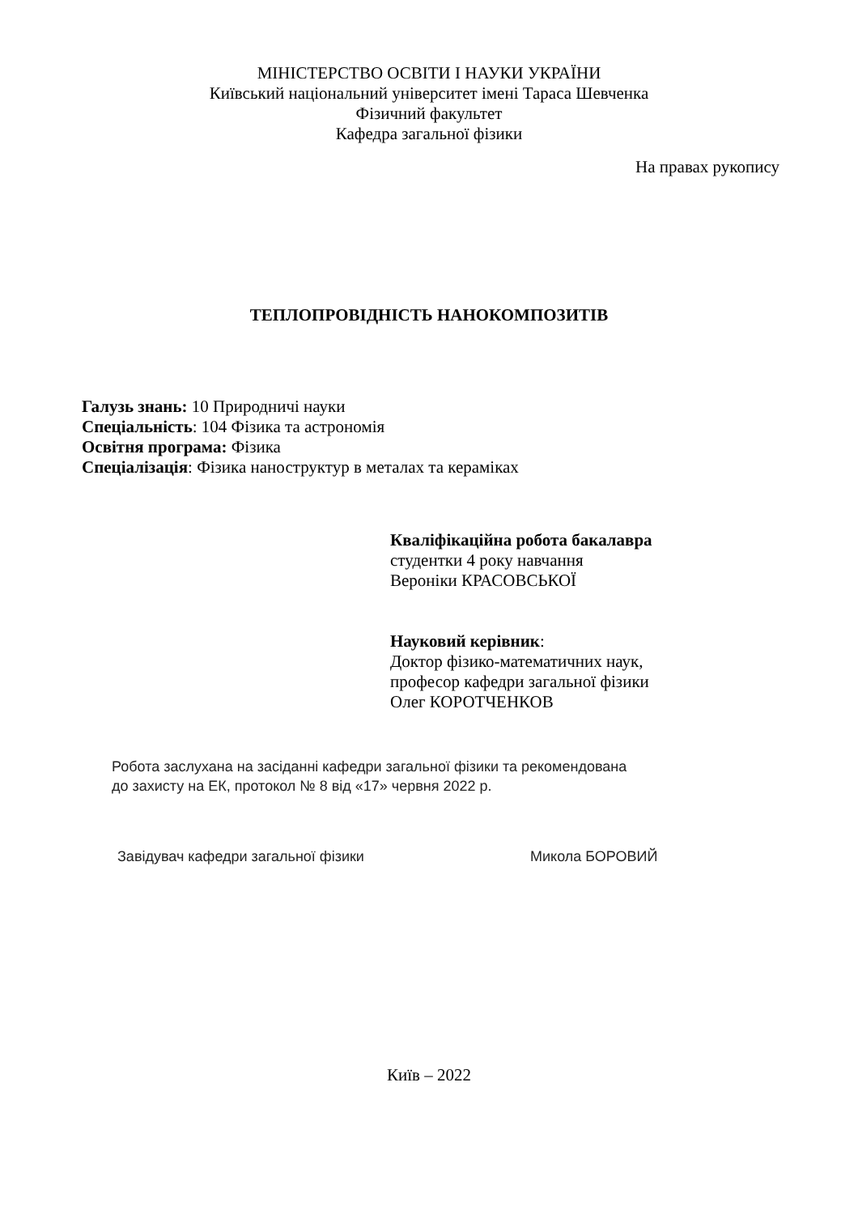МІНІСТЕРСТВО ОСВІТИ І НАУКИ УКРАЇНИ
Київський національний університет імені Тараса Шевченка
Фізичний факультет
Кафедра загальної фізики
На правах рукопису
ТЕПЛОПРОВІДНІСТЬ НАНОКОМПОЗИТІВ
Галузь знань: 10 Природничі науки
Спеціальність: 104 Фізика та астрономія
Освітня програма: Фізика
Спеціалізація: Фізика наноструктур в металах та кераміках
Кваліфікаційна робота бакалавра
студентки 4 року навчання
Вероніки КРАСОВСЬКОЇ
Науковий керівник:
Доктор фізико-математичних наук,
професор кафедри загальної фізики
Олег КОРОТЧЕНКОВ
Робота заслухана на засіданні кафедри загальної фізики та рекомендована
до захисту на ЕК, протокол № 8 від «17» червня 2022 р.
Завідувач кафедри загальної фізики Микола БОРОВИЙ
Київ – 2022